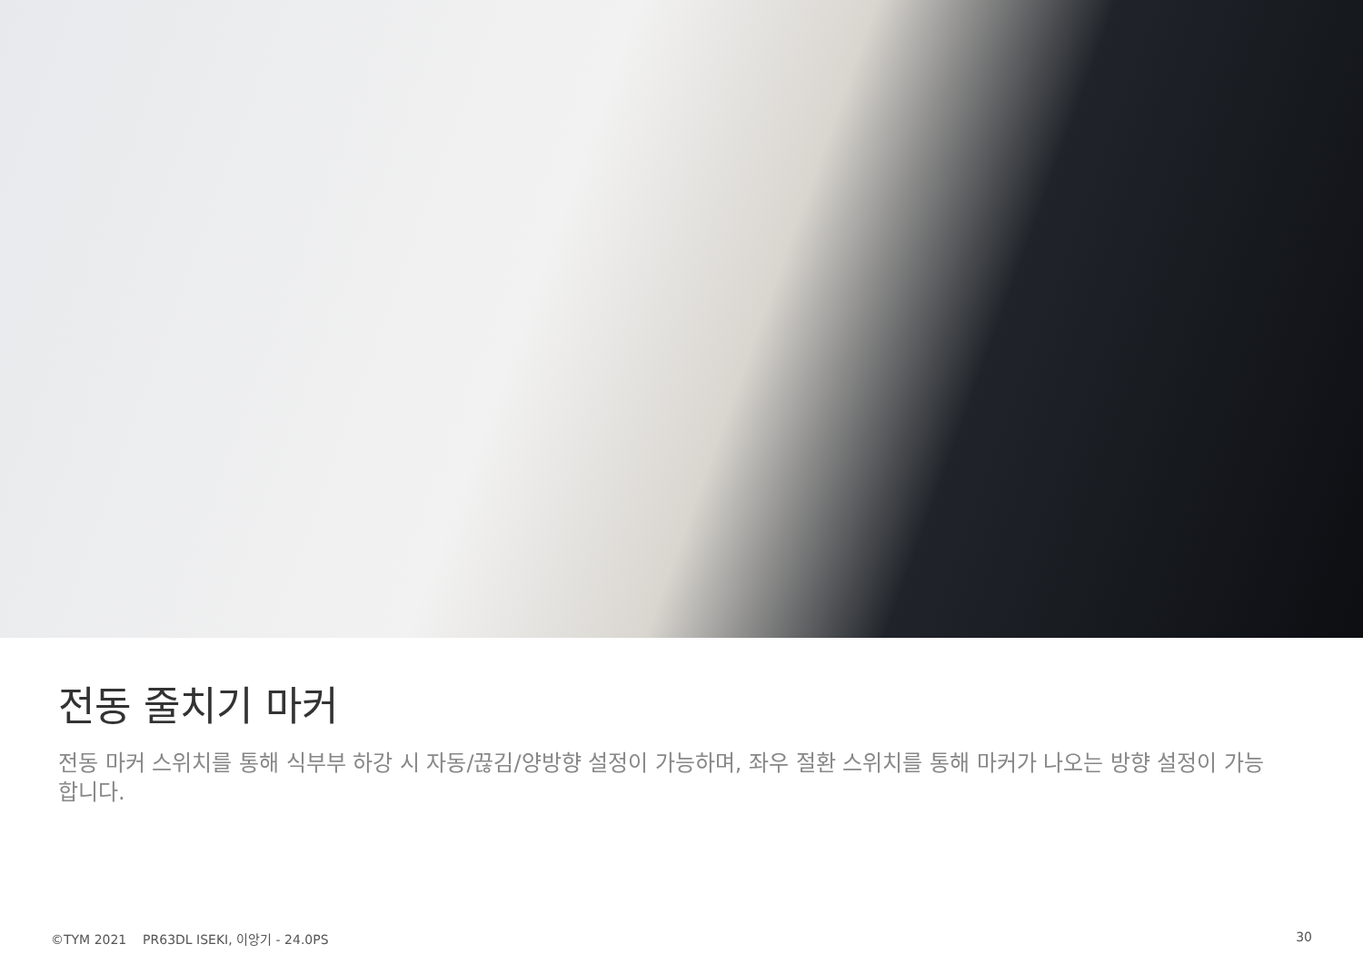전동 줄치기 마커
전동 마커 스위치를 통해 식부부 하강 시 자동/끊김/양방향 설정이 가능하며, 좌우 절환 스위치를 통해 마커가 나오는 방향 설정이 가능합니다.
©TYM 2021 PR63DL ISEKI, 이앙기 - 24.0PS 30